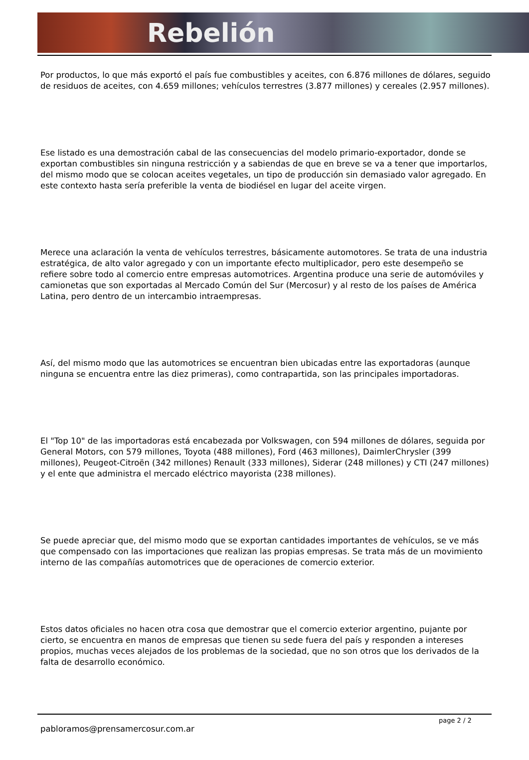Rebelión
Por productos, lo que más exportó el país fue combustibles y aceites, con 6.876 millones de dólares, seguido de residuos de aceites, con 4.659 millones; vehículos terrestres (3.877 millones) y cereales (2.957 millones).
Ese listado es una demostración cabal de las consecuencias del modelo primario-exportador, donde se exportan combustibles sin ninguna restricción y a sabiendas de que en breve se va a tener que importarlos, del mismo modo que se colocan aceites vegetales, un tipo de producción sin demasiado valor agregado. En este contexto hasta sería preferible la venta de biodiésel en lugar del aceite virgen.
Merece una aclaración la venta de vehículos terrestres, básicamente automotores. Se trata de una industria estratégica, de alto valor agregado y con un importante efecto multiplicador, pero este desempeño se refiere sobre todo al comercio entre empresas automotrices. Argentina produce una serie de automóviles y camionetas que son exportadas al Mercado Común del Sur (Mercosur) y al resto de los países de América Latina, pero dentro de un intercambio intraempresas.
Así, del mismo modo que las automotrices se encuentran bien ubicadas entre las exportadoras (aunque ninguna se encuentra entre las diez primeras), como contrapartida, son las principales importadoras.
El "Top 10" de las importadoras está encabezada por Volkswagen, con 594 millones de dólares, seguida por General Motors, con 579 millones, Toyota (488 millones), Ford (463 millones), DaimlerChrysler (399 millones), Peugeot-Citroën (342 millones) Renault (333 millones), Siderar (248 millones) y CTI (247 millones) y el ente que administra el mercado eléctrico mayorista (238 millones).
Se puede apreciar que, del mismo modo que se exportan cantidades importantes de vehículos, se ve más que compensado con las importaciones que realizan las propias empresas. Se trata más de un movimiento interno de las compañías automotrices que de operaciones de comercio exterior.
Estos datos oficiales no hacen otra cosa que demostrar que el comercio exterior argentino, pujante por cierto, se encuentra en manos de empresas que tienen su sede fuera del país y responden a intereses propios, muchas veces alejados de los problemas de la sociedad, que no son otros que los derivados de la falta de desarrollo económico.
pabloramos@prensamercosur.com.ar
page 2 / 2